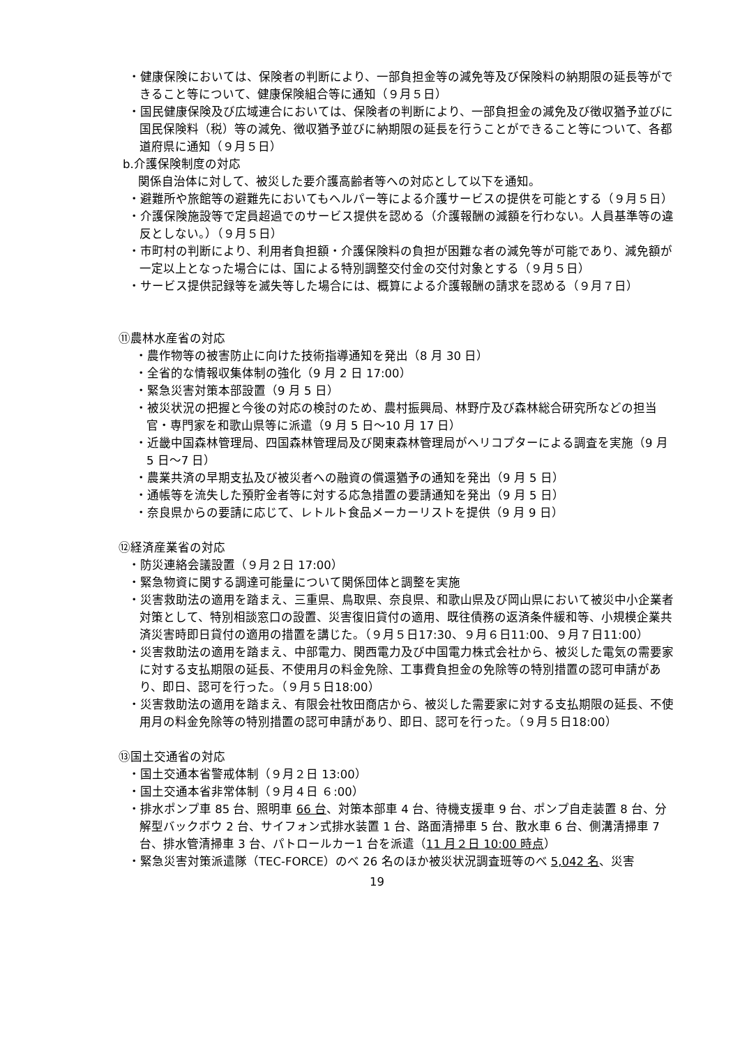・健康保険においては、保険者の判断により、一部負担金等の減免等及び保険料の納期限の延長等ができること等について、健康保険組合等に通知（９月５日）
・国民健康保険及び広域連合においては、保険者の判断により、一部負担金の減免及び徴収猶予並びに国民保険料（税）等の減免、徴収猶予並びに納期限の延長を行うことができること等について、各都道府県に通知（９月５日）
b.介護保険制度の対応
関係自治体に対して、被災した要介護高齢者等への対応として以下を通知。
・避難所や旅館等の避難先においてもヘルパー等による介護サービスの提供を可能とする（９月５日）
・介護保険施設等で定員超過でのサービス提供を認める（介護報酬の減額を行わない。人員基準等の違反としない。）（９月５日）
・市町村の判断により、利用者負担額・介護保険料の負担が困難な者の減免等が可能であり、減免額が一定以上となった場合には、国による特別調整交付金の交付対象とする（９月５日）
・サービス提供記録等を滅失等した場合には、概算による介護報酬の請求を認める（９月７日）
⑪農林水産省の対応
・農作物等の被害防止に向けた技術指導通知を発出（8 月 30 日）
・全省的な情報収集体制の強化（9 月 2 日 17:00）
・緊急災害対策本部設置（9 月 5 日）
・被災状況の把握と今後の対応の検討のため、農村振興局、林野庁及び森林総合研究所などの担当官・専門家を和歌山県等に派遣（9 月 5 日～10 月 17 日）
・近畿中国森林管理局、四国森林管理局及び関東森林管理局がヘリコプターによる調査を実施（9 月 5 日～7 日）
・農業共済の早期支払及び被災者への融資の償還猶予の通知を発出（9 月 5 日）
・通帳等を流失した預貯金者等に対する応急措置の要請通知を発出（9 月 5 日）
・奈良県からの要請に応じて、レトルト食品メーカーリストを提供（9 月 9 日）
⑫経済産業省の対応
・防災連絡会議設置（９月２日 17:00）
・緊急物資に関する調達可能量について関係団体と調整を実施
・災害救助法の適用を踏まえ、三重県、鳥取県、奈良県、和歌山県及び岡山県において被災中小企業者対策として、特別相談窓口の設置、災害復旧貸付の適用、既往債務の返済条件緩和等、小規模企業共済災害時即日貸付の適用の措置を講じた。（９月５日17:30、９月６日11:00、９月７日11:00）
・災害救助法の適用を踏まえ、中部電力、関西電力及び中国電力株式会社から、被災した電気の需要家に対する支払期限の延長、不使用月の料金免除、工事費負担金の免除等の特別措置の認可申請があり、即日、認可を行った。（９月５日18:00）
・災害救助法の適用を踏まえ、有限会社牧田商店から、被災した需要家に対する支払期限の延長、不使用月の料金免除等の特別措置の認可申請があり、即日、認可を行った。（９月５日18:00）
⑬国土交通省の対応
・国土交通本省警戒体制（９月２日 13:00）
・国土交通本省非常体制（９月４日 ６:00）
・排水ポンプ車 85 台、照明車 66 台、対策本部車 4 台、待機支援車 9 台、ポンプ自走装置 8 台、分解型バックボウ 2 台、サイフォン式排水装置 1 台、路面清掃車 5 台、散水車 6 台、側溝清掃車 7 台、排水管清掃車 3 台、パトロールカー1 台を派遣（11 月２日 10:00 時点）
・緊急災害対策派遣隊（TEC-FORCE）のべ 26 名のほか被災状況調査班等のべ 5,042 名、災害
19